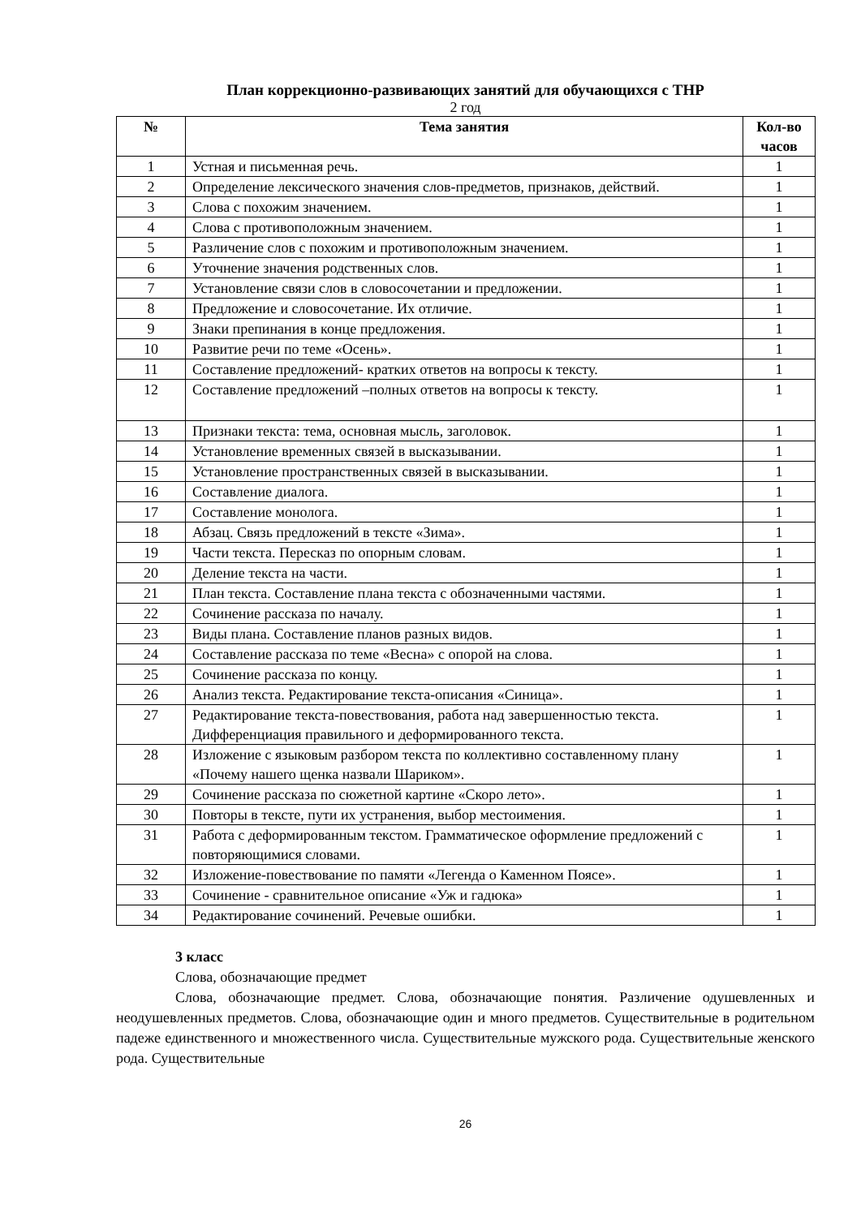План коррекционно-развивающих занятий для обучающихся с ТНР
2 год
| № | Тема занятия | Кол-во часов |
| --- | --- | --- |
| 1 | Устная и письменная речь. | 1 |
| 2 | Определение лексического значения слов-предметов, признаков, действий. | 1 |
| 3 | Слова с похожим значением. | 1 |
| 4 | Слова с противоположным значением. | 1 |
| 5 | Различение слов с похожим и противоположным значением. | 1 |
| 6 | Уточнение значения родственных слов. | 1 |
| 7 | Установление связи слов в словосочетании и предложении. | 1 |
| 8 | Предложение и словосочетание. Их отличие. | 1 |
| 9 | Знаки препинания в конце предложения. | 1 |
| 10 | Развитие речи по теме «Осень». | 1 |
| 11 | Составление предложений- кратких ответов на вопросы к тексту. | 1 |
| 12 | Составление предложений –полных ответов на вопросы к тексту. | 1 |
| 13 | Признаки текста: тема, основная мысль, заголовок. | 1 |
| 14 | Установление временных связей в высказывании. | 1 |
| 15 | Установление пространственных связей в высказывании. | 1 |
| 16 | Составление диалога. | 1 |
| 17 | Составление монолога. | 1 |
| 18 | Абзац. Связь предложений в тексте «Зима». | 1 |
| 19 | Части текста. Пересказ по опорным словам. | 1 |
| 20 | Деление текста на части. | 1 |
| 21 | План текста. Составление плана текста с обозначенными частями. | 1 |
| 22 | Сочинение рассказа по началу. | 1 |
| 23 | Виды плана. Составление планов разных видов. | 1 |
| 24 | Составление рассказа по теме «Весна» с опорой на слова. | 1 |
| 25 | Сочинение рассказа по концу. | 1 |
| 26 | Анализ текста. Редактирование текста-описания «Синица». | 1 |
| 27 | Редактирование текста-повествования, работа над завершенностью текста. Дифференциация правильного и деформированного текста. | 1 |
| 28 | Изложение с языковым разбором текста по коллективно составленному плану «Почему нашего щенка назвали Шариком». | 1 |
| 29 | Сочинение рассказа по сюжетной картине «Скоро лето». | 1 |
| 30 | Повторы в тексте, пути их устранения, выбор местоимения. | 1 |
| 31 | Работа с деформированным текстом. Грамматическое оформление предложений с повторяющимися словами. | 1 |
| 32 | Изложение-повествование по памяти «Легенда о Каменном Поясе». | 1 |
| 33 | Сочинение - сравнительное описание «Уж и гадюка» | 1 |
| 34 | Редактирование сочинений. Речевые ошибки. | 1 |
3 класс
Слова, обозначающие предмет
Слова, обозначающие предмет. Слова, обозначающие понятия. Различение одушевленных и неодушевленных предметов. Слова, обозначающие один и много предметов. Существительные в родительном падеже единственного и множественного числа. Существительные мужского рода. Существительные женского рода. Существительные
26